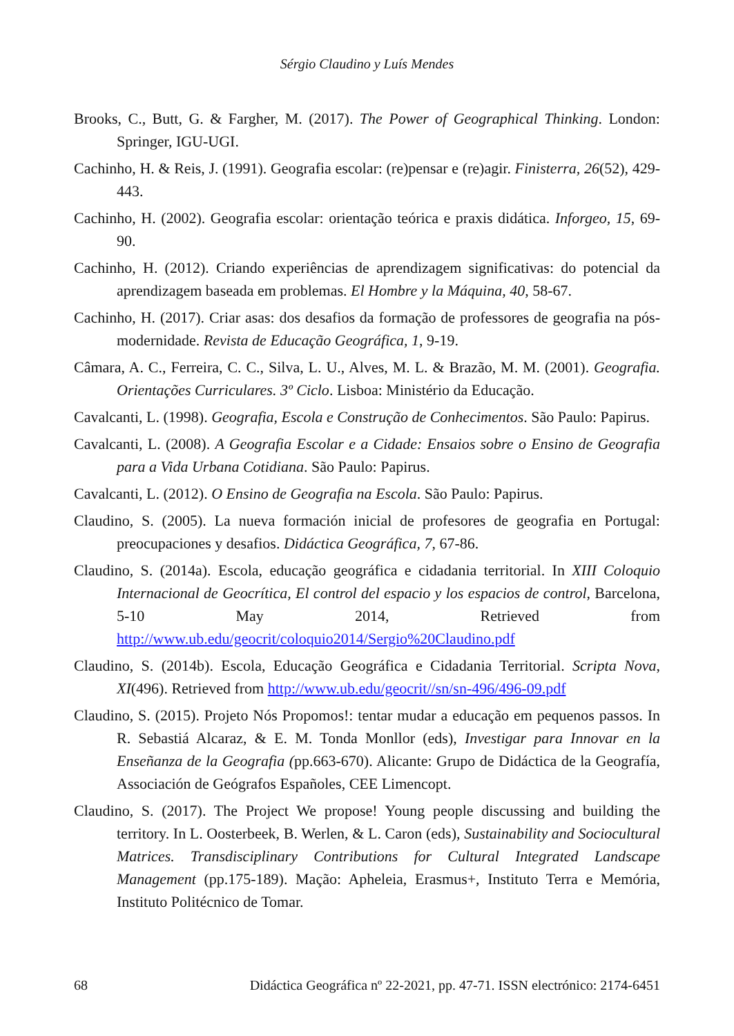Sérgio Claudino y Luís Mendes
Brooks, C., Butt, G. & Fargher, M. (2017). The Power of Geographical Thinking. London: Springer, IGU-UGI.
Cachinho, H. & Reis, J. (1991). Geografia escolar: (re)pensar e (re)agir. Finisterra, 26(52), 429-443.
Cachinho, H. (2002). Geografia escolar: orientação teórica e praxis didática. Inforgeo, 15, 69-90.
Cachinho, H. (2012). Criando experiências de aprendizagem significativas: do potencial da aprendizagem baseada em problemas. El Hombre y la Máquina, 40, 58-67.
Cachinho, H. (2017). Criar asas: dos desafios da formação de professores de geografia na pós-modernidade. Revista de Educação Geográfica, 1, 9-19.
Câmara, A. C., Ferreira, C. C., Silva, L. U., Alves, M. L. & Brazão, M. M. (2001). Geografia. Orientações Curriculares. 3º Ciclo. Lisboa: Ministério da Educação.
Cavalcanti, L. (1998). Geografia, Escola e Construção de Conhecimentos. São Paulo: Papirus.
Cavalcanti, L. (2008). A Geografia Escolar e a Cidade: Ensaios sobre o Ensino de Geografia para a Vida Urbana Cotidiana. São Paulo: Papirus.
Cavalcanti, L. (2012). O Ensino de Geografia na Escola. São Paulo: Papirus.
Claudino, S. (2005). La nueva formación inicial de profesores de geografia en Portugal: preocupaciones y desafios. Didáctica Geográfica, 7, 67-86.
Claudino, S. (2014a). Escola, educação geográfica e cidadania territorial. In XIII Coloquio Internacional de Geocrítica, El control del espacio y los espacios de control, Barcelona, 5-10 May 2014, Retrieved from http://www.ub.edu/geocrit/coloquio2014/Sergio%20Claudino.pdf
Claudino, S. (2014b). Escola, Educação Geográfica e Cidadania Territorial. Scripta Nova, XI(496). Retrieved from http://www.ub.edu/geocrit//sn/sn-496/496-09.pdf
Claudino, S. (2015). Projeto Nós Propomos!: tentar mudar a educação em pequenos passos. In R. Sebastiá Alcaraz, & E. M. Tonda Monllor (eds), Investigar para Innovar en la Enseñanza de la Geografia (pp.663-670). Alicante: Grupo de Didáctica de la Geografía, Associación de Geógrafos Españoles, CEE Limencopt.
Claudino, S. (2017). The Project We propose! Young people discussing and building the territory. In L. Oosterbeek, B. Werlen, & L. Caron (eds), Sustainability and Sociocultural Matrices. Transdisciplinary Contributions for Cultural Integrated Landscape Management (pp.175-189). Mação: Apheleia, Erasmus+, Instituto Terra e Memória, Instituto Politécnico de Tomar.
68 Didáctica Geográfica nº 22-2021, pp. 47-71. ISSN electrónico: 2174-6451